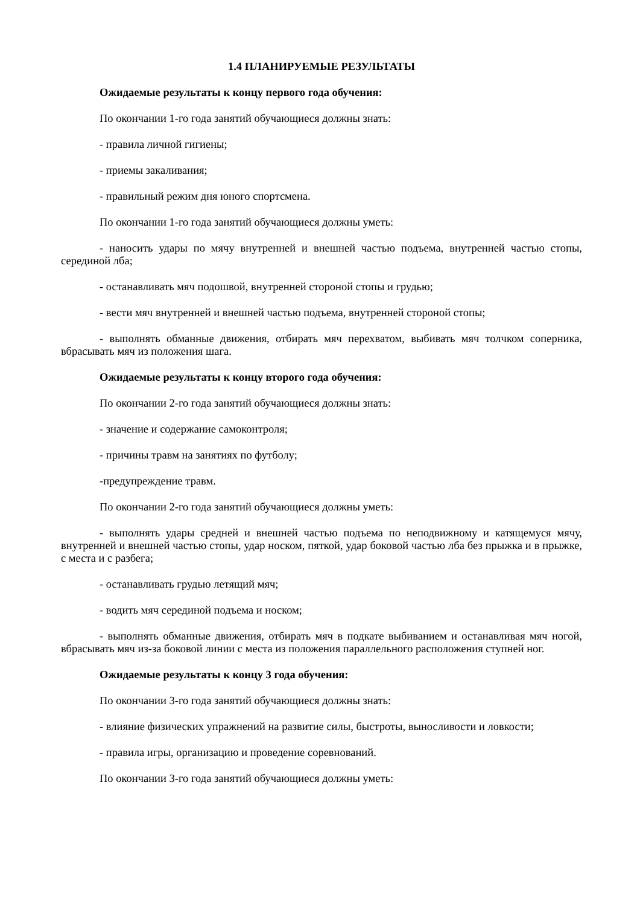1.4 ПЛАНИРУЕМЫЕ РЕЗУЛЬТАТЫ
Ожидаемые результаты к концу первого года обучения:
По окончании 1-го года занятий обучающиеся должны знать:
- правила личной гигиены;
- приемы закаливания;
- правильный режим дня юного спортсмена.
По окончании 1-го года занятий обучающиеся должны уметь:
- наносить удары по мячу внутренней и внешней частью подъема, внутренней частью стопы, серединой лба;
- останавливать мяч подошвой, внутренней стороной стопы и грудью;
- вести мяч внутренней и внешней частью подъема, внутренней стороной стопы;
- выполнять обманные движения, отбирать мяч перехватом, выбивать мяч толчком соперника, вбрасывать мяч из положения шага.
Ожидаемые результаты к концу второго года обучения:
По окончании 2-го года занятий обучающиеся должны знать:
- значение и содержание самоконтроля;
- причины травм на занятиях по футболу;
-предупреждение травм.
По окончании 2-го года занятий обучающиеся должны уметь:
- выполнять удары средней и внешней частью подъема по неподвижному и катящемуся мячу, внутренней и внешней частью стопы, удар носком, пяткой, удар боковой частью лба без прыжка и в прыжке, с места и с разбега;
- останавливать грудью летящий мяч;
- водить мяч серединой подъема и носком;
- выполнять обманные движения, отбирать мяч в подкате выбиванием и останавливая мяч ногой, вбрасывать мяч из-за боковой линии с места из положения параллельного расположения ступней ног.
Ожидаемые результаты к концу 3 года обучения:
По окончании 3-го года занятий обучающиеся должны знать:
- влияние физических упражнений на развитие силы, быстроты, выносливости и ловкости;
- правила игры, организацию и проведение соревнований.
По окончании 3-го года занятий обучающиеся должны уметь: